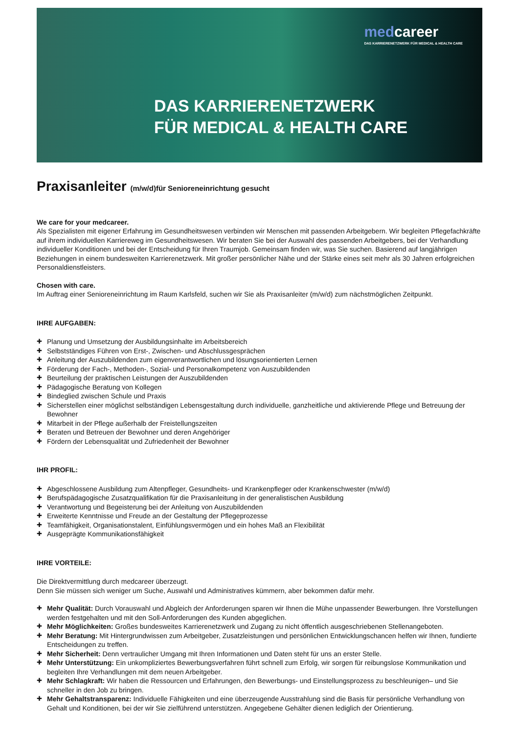medcareer
DAS KARRIERENETZWERK FÜR MEDICAL & HEALTH CARE
DAS KARRIERENETZWERK
FÜR MEDICAL & HEALTH CARE
Praxisanleiter (m/w/d)für Senioreneinrichtung gesucht
We care for your medcareer.
Als Spezialisten mit eigener Erfahrung im Gesundheitswesen verbinden wir Menschen mit passenden Arbeitgebern. Wir begleiten Pflegefachkräfte auf ihrem individuellen Karriereweg im Gesundheitswesen. Wir beraten Sie bei der Auswahl des passenden Arbeitgebers, bei der Verhandlung individueller Konditionen und bei der Entscheidung für Ihren Traumjob. Gemeinsam finden wir, was Sie suchen. Basierend auf langjährigen Beziehungen in einem bundesweiten Karrierenetzwerk. Mit großer persönlicher Nähe und der Stärke eines seit mehr als 30 Jahren erfolgreichen Personaldienstleisters.
Chosen with care.
Im Auftrag einer Senioreneinrichtung im Raum Karlsfeld, suchen wir Sie als Praxisanleiter (m/w/d) zum nächstmöglichen Zeitpunkt.
IHRE AUFGABEN:
Planung und Umsetzung der Ausbildungsinhalte im Arbeitsbereich
Selbstständiges Führen von Erst-, Zwischen- und Abschlussgesprächen
Anleitung der Auszubildenden zum eigenverantwortlichen und lösungsorientierten Lernen
Förderung der Fach-, Methoden-, Sozial- und Personalkompetenz von Auszubildenden
Beurteilung der praktischen Leistungen der Auszubildenden
Pädagogische Beratung von Kollegen
Bindeglied zwischen Schule und Praxis
Sicherstellen einer möglichst selbständigen Lebensgestaltung durch individuelle, ganzheitliche und aktivierende Pflege und Betreuung der Bewohner
Mitarbeit in der Pflege außerhalb der Freistellungszeiten
Beraten und Betreuen der Bewohner und deren Angehöriger
Fördern der Lebensqualität und Zufriedenheit der Bewohner
IHR PROFIL:
Abgeschlossene Ausbildung zum Altenpfleger, Gesundheits- und Krankenpfleger oder Krankenschwester (m/w/d)
Berufspädagogische Zusatzqualifikation für die Praxisanleitung in der generalistischen Ausbildung
Verantwortung und Begeisterung bei der Anleitung von Auszubildenden
Erweiterte Kenntnisse und Freude an der Gestaltung der Pflegeprozesse
Teamfähigkeit, Organisationstalent, Einfühlungsvermögen und ein hohes Maß an Flexibilität
Ausgeprägte Kommunikationsfähigkeit
IHRE VORTEILE:
Die Direktvermittlung durch medcareer überzeugt.
Denn Sie müssen sich weniger um Suche, Auswahl und Administratives kümmern, aber bekommen dafür mehr.
Mehr Qualität: Durch Vorauswahl und Abgleich der Anforderungen sparen wir Ihnen die Mühe unpassender Bewerbungen. Ihre Vorstellungen werden festgehalten und mit den Soll-Anforderungen des Kunden abgeglichen.
Mehr Möglichkeiten: Großes bundesweites Karrierenetzwerk und Zugang zu nicht öffentlich ausgeschriebenen Stellenangeboten.
Mehr Beratung: Mit Hintergrundwissen zum Arbeitgeber, Zusatzleistungen und persönlichen Entwicklungschancen helfen wir Ihnen, fundierte Entscheidungen zu treffen.
Mehr Sicherheit: Denn vertraulicher Umgang mit Ihren Informationen und Daten steht für uns an erster Stelle.
Mehr Unterstützung: Ein unkompliziertes Bewerbungsverfahren führt schnell zum Erfolg, wir sorgen für reibungslose Kommunikation und begleiten Ihre Verhandlungen mit dem neuen Arbeitgeber.
Mehr Schlagkraft: Wir haben die Ressourcen und Erfahrungen, den Bewerbungs- und Einstellungsprozess zu beschleunigen– und Sie schneller in den Job zu bringen.
Mehr Gehaltstransparenz: Individuelle Fähigkeiten und eine überzeugende Ausstrahlung sind die Basis für persönliche Verhandlung von Gehalt und Konditionen, bei der wir Sie zielführend unterstützen. Angegebene Gehälter dienen lediglich der Orientierung.